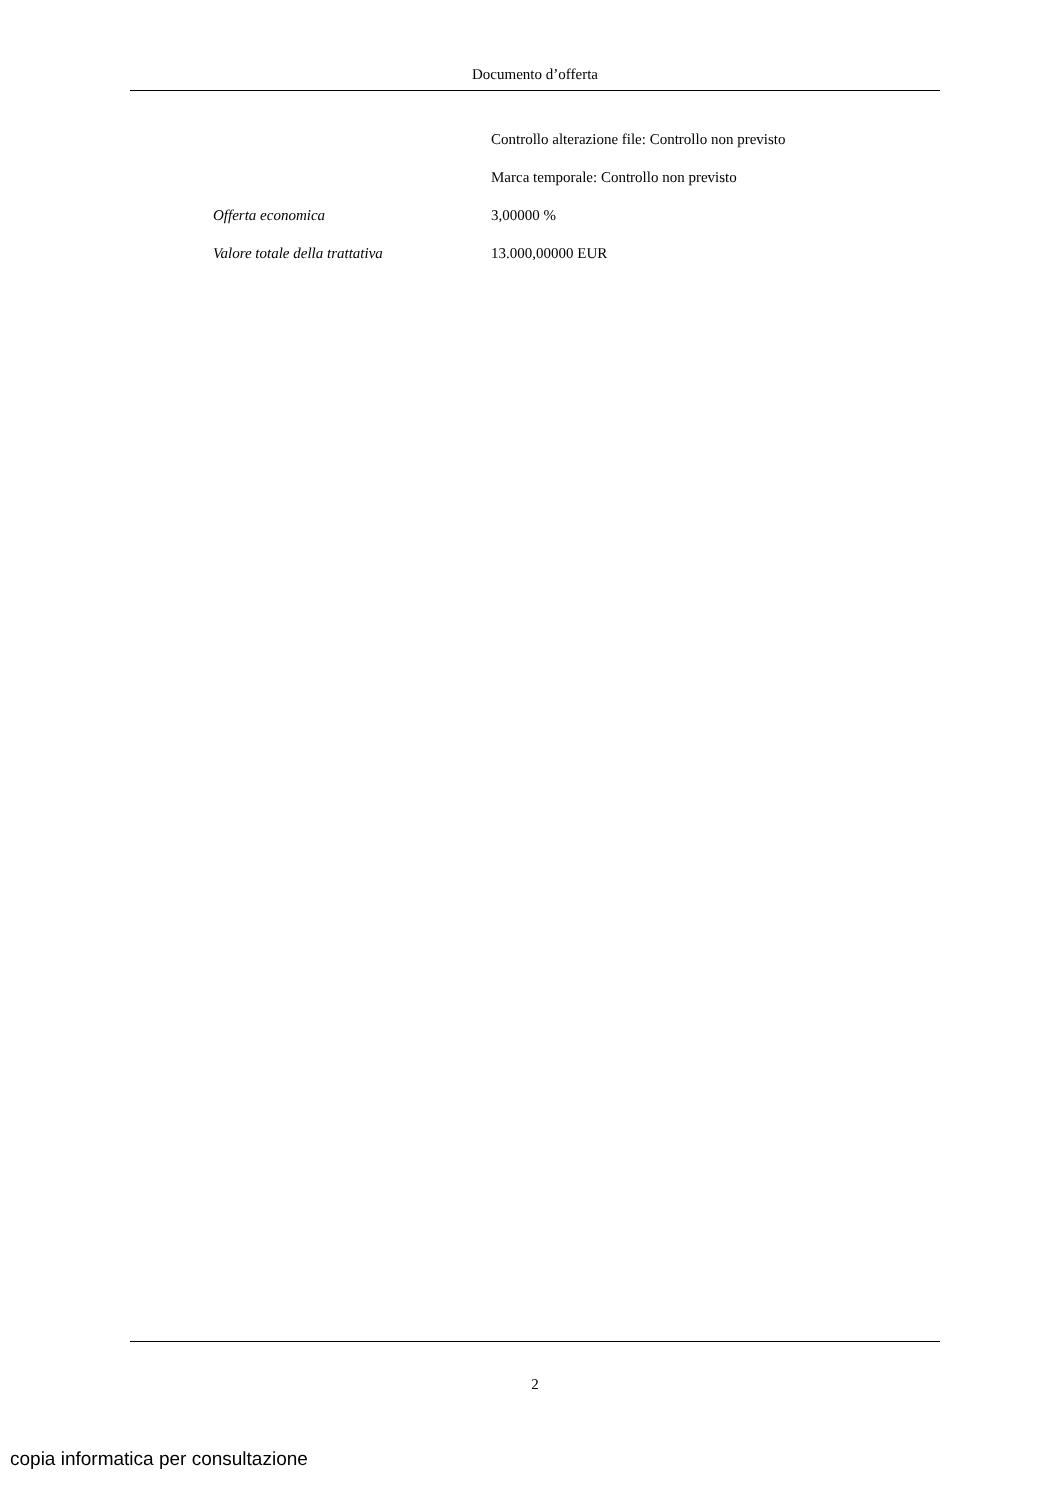Documento d’offerta
Controllo alterazione file: Controllo non previsto
Marca temporale: Controllo non previsto
Offerta economica 3,00000 %
Valore totale della trattativa 13.000,00000 EUR
2
copia informatica per consultazione